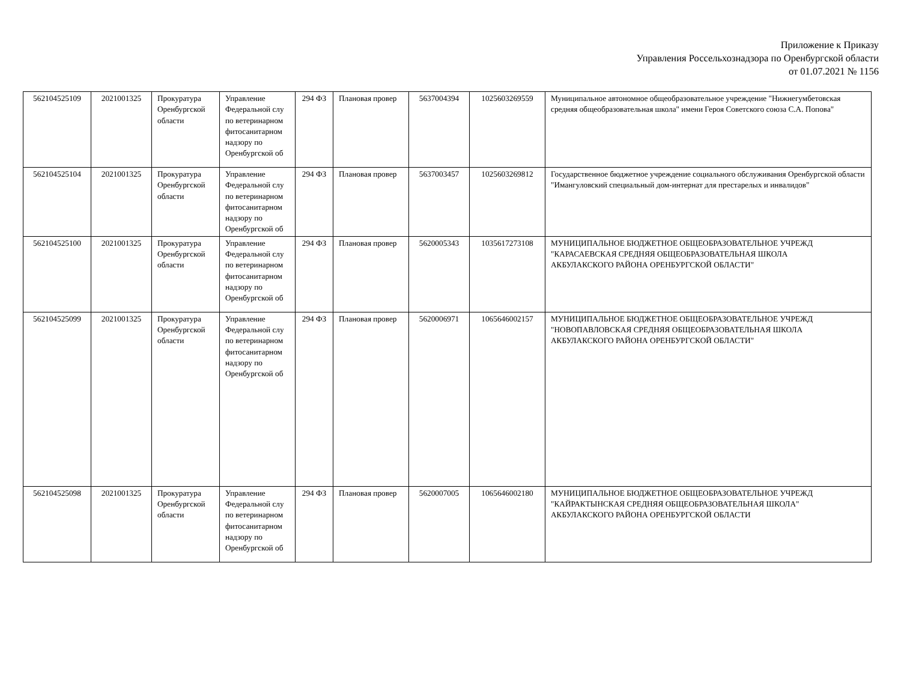Приложение к Приказу
Управления Россельхознадзора по Оренбургской области
от 01.07.2021 № 1156
| 562104525109 | 2021001325 | Прокуратура Оренбургской области | Управление Федеральной слу по ветеринарном фитосанитарном надзору по Оренбургской об | 294 ФЗ | Плановая провер | 5637004394 | 1025603269559 | Муниципальное автономное общеобразовательное учреждение "Нижнегумбетовская средняя общеобразовательная школа" имени Героя Советского союза С.А. Попова" |
| 562104525104 | 2021001325 | Прокуратура Оренбургской области | Управление Федеральной слу по ветеринарном фитосанитарном надзору по Оренбургской об | 294 ФЗ | Плановая провер | 5637003457 | 1025603269812 | Государственное бюджетное учреждение социального обслуживания Оренбургской области "Имангуловский специальный дом-интернат для престарелых и инвалидов" |
| 562104525100 | 2021001325 | Прокуратура Оренбургской области | Управление Федеральной слу по ветеринарном фитосанитарном надзору по Оренбургской об | 294 ФЗ | Плановая провер | 5620005343 | 1035617273108 | МУНИЦИПАЛЬНОЕ БЮДЖЕТНОЕ ОБЩЕОБРАЗОВАТЕЛЬНОЕ УЧРЕЖД "КАРАСАЕВСКАЯ СРЕДНЯЯ ОБЩЕОБРАЗОВАТЕЛЬНАЯ ШКОЛА АКБУЛАКСКОГО РАЙОНА ОРЕНБУРГСКОЙ ОБЛАСТИ" |
| 562104525099 | 2021001325 | Прокуратура Оренбургской области | Управление Федеральной слу по ветеринарном фитосанитарном надзору по Оренбургской об | 294 ФЗ | Плановая провер | 5620006971 | 1065646002157 | МУНИЦИПАЛЬНОЕ БЮДЖЕТНОЕ ОБЩЕОБРАЗОВАТЕЛЬНОЕ УЧРЕЖД "НОВОПАВЛОВСКАЯ СРЕДНЯЯ ОБЩЕОБРАЗОВАТЕЛЬНАЯ ШКОЛА АКБУЛАКСКОГО РАЙОНА ОРЕНБУРГСКОЙ ОБЛАСТИ" |
| 562104525098 | 2021001325 | Прокуратура Оренбургской области | Управление Федеральной слу по ветеринарном фитосанитарном надзору по Оренбургской об | 294 ФЗ | Плановая провер | 5620007005 | 1065646002180 | МУНИЦИПАЛЬНОЕ БЮДЖЕТНОЕ ОБЩЕОБРАЗОВАТЕЛЬНОЕ УЧРЕЖД "КАЙРАКТЫНСКАЯ СРЕДНЯЯ ОБЩЕОБРАЗОВАТЕЛЬНАЯ ШКОЛА" АКБУЛАКСКОГО РАЙОНА ОРЕНБУРГСКОЙ ОБЛАСТИ |